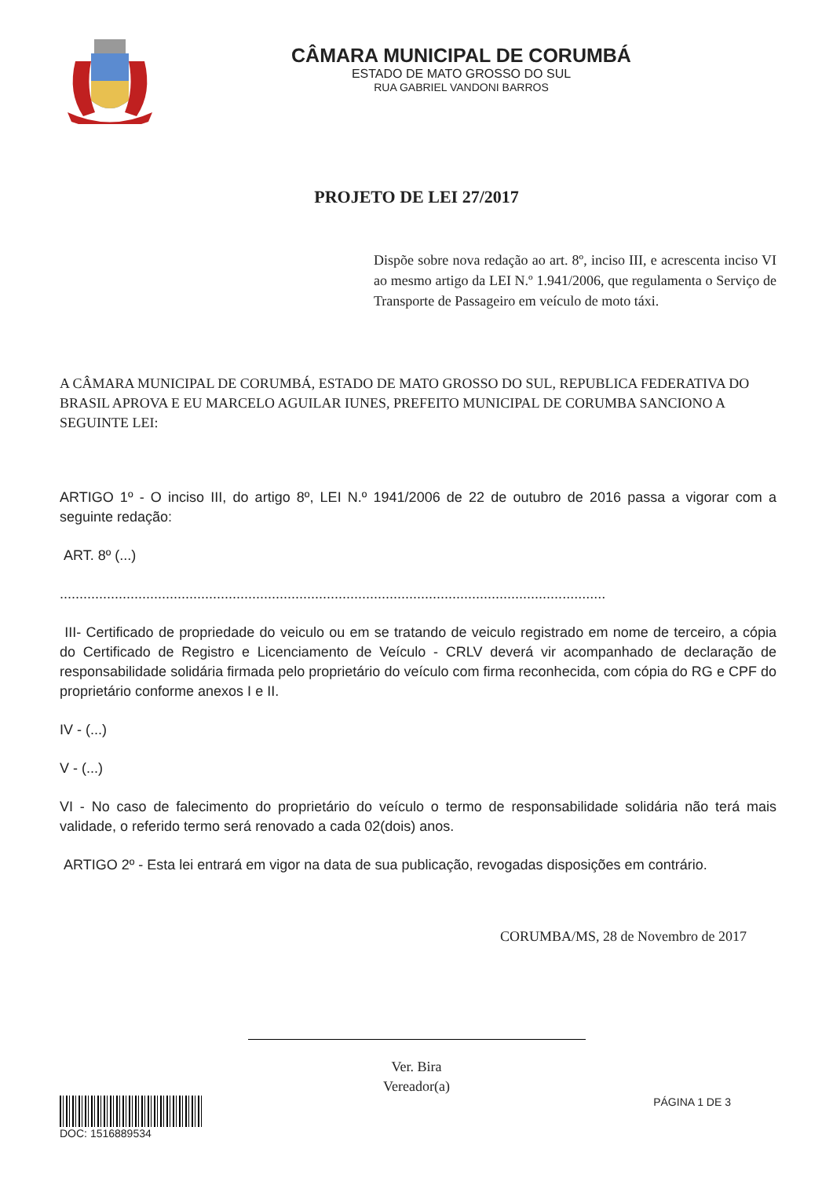CÂMARA MUNICIPAL DE CORUMBÁ
ESTADO DE MATO GROSSO DO SUL
RUA GABRIEL VANDONI BARROS
PROJETO DE LEI 27/2017
Dispõe sobre nova redação ao art. 8º, inciso III, e acrescenta inciso VI ao mesmo artigo da LEI N.º 1.941/2006, que regulamenta o Serviço de Transporte de Passageiro em veículo de moto táxi.
A CÂMARA MUNICIPAL DE CORUMBÁ, ESTADO DE MATO GROSSO DO SUL, REPUBLICA FEDERATIVA DO BRASIL APROVA E EU MARCELO AGUILAR IUNES, PREFEITO MUNICIPAL DE CORUMBA SANCIONO A SEGUINTE LEI:
ARTIGO 1º - O inciso III, do artigo 8º, LEI N.º 1941/2006 de 22 de outubro de 2016 passa a vigorar com a seguinte redação:
ART. 8º (...)
...........................................................................................................................................
III- Certificado de propriedade do veiculo ou em se tratando de veiculo registrado em nome de terceiro, a cópia do Certificado de Registro e Licenciamento de Veículo - CRLV deverá vir acompanhado de declaração de responsabilidade solidária firmada pelo proprietário do veículo com firma reconhecida, com cópia do RG e CPF do proprietário conforme anexos I e II.
IV - (...)
V - (...)
VI - No caso de falecimento do proprietário do veículo o termo de responsabilidade solidária não terá mais validade, o referido termo será renovado a cada 02(dois) anos.
ARTIGO 2º - Esta lei entrará em vigor na data de sua publicação, revogadas disposições em contrário.
CORUMBA/MS, 28 de Novembro de 2017
Ver. Bira
Vereador(a)
DOC: 1516889534 PÁGINA 1 DE 3